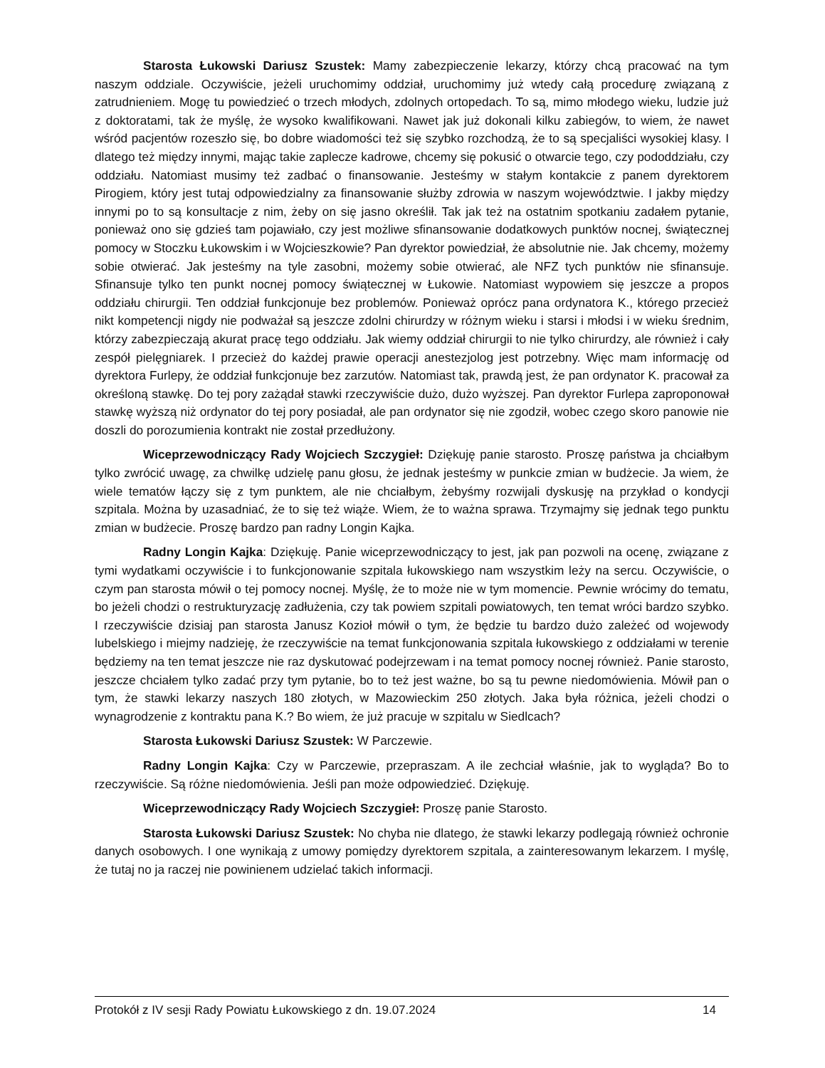Starosta Łukowski Dariusz Szustek: Mamy zabezpieczenie lekarzy, którzy chcą pracować na tym naszym oddziale. Oczywiście, jeżeli uruchomimy oddział, uruchomimy już wtedy całą procedurę związaną z zatrudnieniem. Mogę tu powiedzieć o trzech młodych, zdolnych ortopedach. To są, mimo młodego wieku, ludzie już z doktoratami, tak że myślę, że wysoko kwalifikowani. Nawet jak już dokonali kilku zabiegów, to wiem, że nawet wśród pacjentów rozeszło się, bo dobre wiadomości też się szybko rozchodzą, że to są specjaliści wysokiej klasy. I dlatego też między innymi, mając takie zaplecze kadrowe, chcemy się pokusić o otwarcie tego, czy pododdziału, czy oddziału. Natomiast musimy też zadbać o finansowanie. Jesteśmy w stałym kontakcie z panem dyrektorem Pirogiem, który jest tutaj odpowiedzialny za finansowanie służby zdrowia w naszym województwie. I jakby między innymi po to są konsultacje z nim, żeby on się jasno określił. Tak jak też na ostatnim spotkaniu zadałem pytanie, ponieważ ono się gdzieś tam pojawiało, czy jest możliwe sfinansowanie dodatkowych punktów nocnej, świątecznej pomocy w Stoczku Łukowskim i w Wojcieszkowie? Pan dyrektor powiedział, że absolutnie nie. Jak chcemy, możemy sobie otwierać. Jak jesteśmy na tyle zasobni, możemy sobie otwierać, ale NFZ tych punktów nie sfinansuje. Sfinansuje tylko ten punkt nocnej pomocy świątecznej w Łukowie. Natomiast wypowiem się jeszcze a propos oddziału chirurgii. Ten oddział funkcjonuje bez problemów. Ponieważ oprócz pana ordynatora K., którego przecież nikt kompetencji nigdy nie podważał są jeszcze zdolni chirurdzy w różnym wieku i starsi i młodsi i w wieku średnim, którzy zabezpieczają akurat pracę tego oddziału. Jak wiemy oddział chirurgii to nie tylko chirurdzy, ale również i cały zespół pielęgniarek. I przecież do każdej prawie operacji anestezjolog jest potrzebny. Więc mam informację od dyrektora Furlepy, że oddział funkcjonuje bez zarzutów. Natomiast tak, prawdą jest, że pan ordynator K. pracował za określoną stawkę. Do tej pory zażądał stawki rzeczywiście dużo, dużo wyższej. Pan dyrektor Furlepa zaproponował stawkę wyższą niż ordynator do tej pory posiadał, ale pan ordynator się nie zgodził, wobec czego skoro panowie nie doszli do porozumienia kontrakt nie został przedłużony.
Wiceprzewodniczący Rady Wojciech Szczygieł: Dziękuję panie starosto. Proszę państwa ja chciałbym tylko zwrócić uwagę, za chwilkę udzielę panu głosu, że jednak jesteśmy w punkcie zmian w budżecie. Ja wiem, że wiele tematów łączy się z tym punktem, ale nie chciałbym, żebyśmy rozwijali dyskusję na przykład o kondycji szpitala. Można by uzasadniać, że to się też wiąże. Wiem, że to ważna sprawa. Trzymajmy się jednak tego punktu zmian w budżecie. Proszę bardzo pan radny Longin Kajka.
Radny Longin Kajka: Dziękuję. Panie wiceprzewodniczący to jest, jak pan pozwoli na ocenę, związane z tymi wydatkami oczywiście i to funkcjonowanie szpitala łukowskiego nam wszystkim leży na sercu. Oczywiście, o czym pan starosta mówił o tej pomocy nocnej. Myślę, że to może nie w tym momencie. Pewnie wrócimy do tematu, bo jeżeli chodzi o restrukturyzację zadłużenia, czy tak powiem szpitali powiatowych, ten temat wróci bardzo szybko. I rzeczywiście dzisiaj pan starosta Janusz Kozioł mówił o tym, że będzie tu bardzo dużo zależeć od wojewody lubelskiego i miejmy nadzieję, że rzeczywiście na temat funkcjonowania szpitala łukowskiego z oddziałami w terenie będziemy na ten temat jeszcze nie raz dyskutować podejrzewam i na temat pomocy nocnej również. Panie starosto, jeszcze chciałem tylko zadać przy tym pytanie, bo to też jest ważne, bo są tu pewne niedomówienia. Mówił pan o tym, że stawki lekarzy naszych 180 złotych, w Mazowieckim 250 złotych. Jaka była różnica, jeżeli chodzi o wynagrodzenie z kontraktu pana K.? Bo wiem, że już pracuje w szpitalu w Siedlcach?
Starosta Łukowski Dariusz Szustek: W Parczewie.
Radny Longin Kajka: Czy w Parczewie, przepraszam. A ile zechciał właśnie, jak to wygląda? Bo to rzeczywiście. Są różne niedomówienia. Jeśli pan może odpowiedzieć. Dziękuję.
Wiceprzewodniczący Rady Wojciech Szczygieł: Proszę panie Starosto.
Starosta Łukowski Dariusz Szustek: No chyba nie dlatego, że stawki lekarzy podlegają również ochronie danych osobowych. I one wynikają z umowy pomiędzy dyrektorem szpitala, a zainteresowanym lekarzem. I myślę, że tutaj no ja raczej nie powinienem udzielać takich informacji.
Protokół z IV sesji Rady Powiatu Łukowskiego z dn. 19.07.2024 14